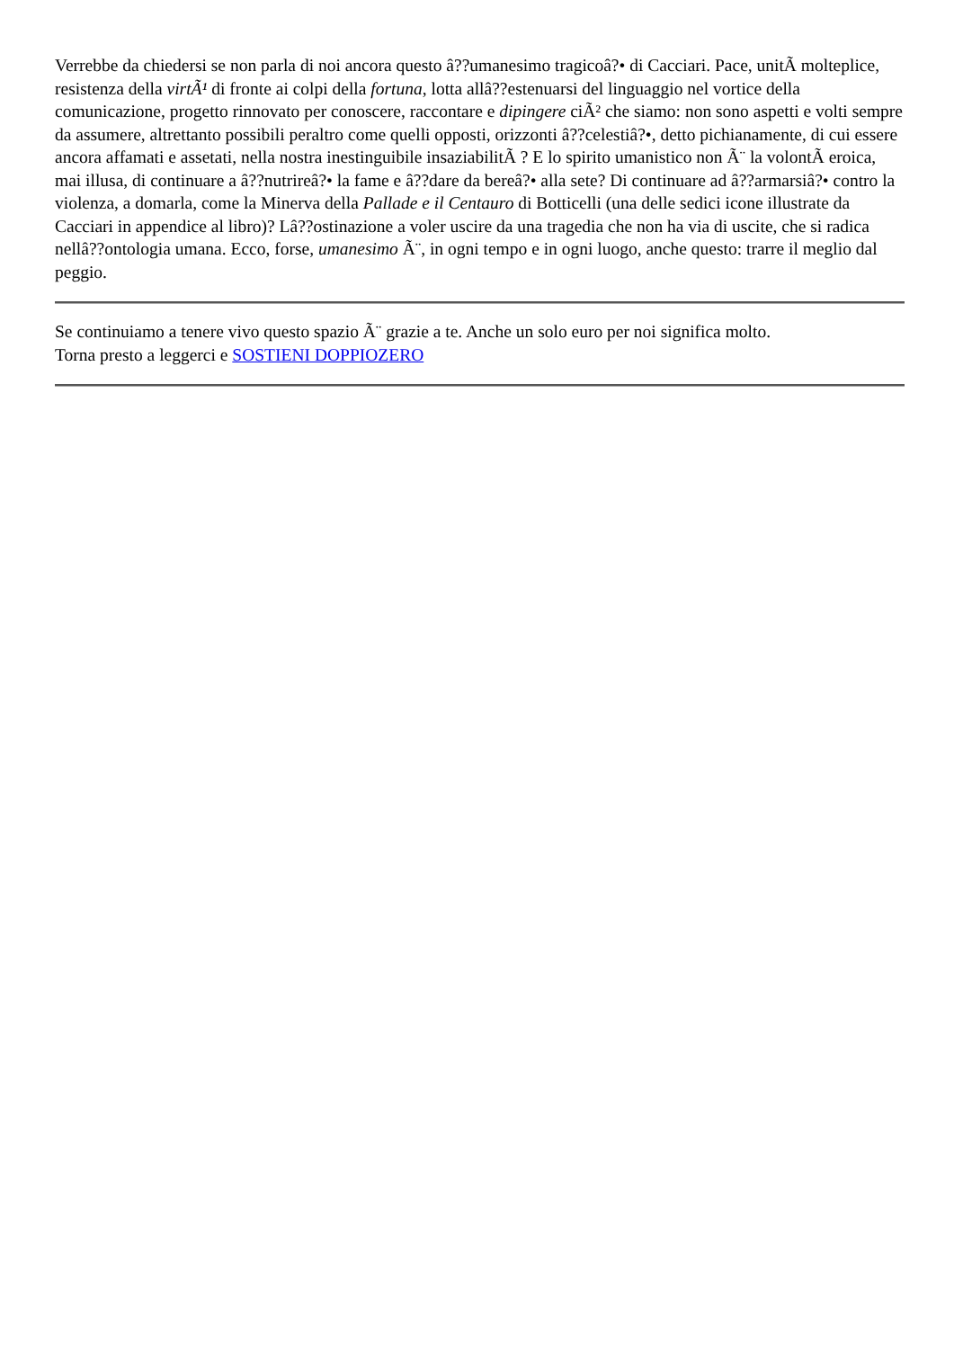Verrebbe da chiedersi se non parla di noi ancora questo â??umanesimo tragicoâ?• di Cacciari. Pace, unitÃ molteplice, resistenza della virtÃ¹ di fronte ai colpi della fortuna, lotta allâ??estenuarsi del linguaggio nel vortice della comunicazione, progetto rinnovato per conoscere, raccontare e dipingere ciÃ² che siamo: non sono aspetti e volti sempre da assumere, altrettanto possibili peraltro come quelli opposti, orizzonti â??celestiâ?•, detto pichianamente, di cui essere ancora affamati e assetati, nella nostra inestinguibile insaziabilitÃ ? E lo spirito umanistico non Ã¨ la volontÃ eroica, mai illusa, di continuare a â??nutrireâ?• la fame e â??dare da bereâ?• alla sete? Di continuare ad â??armarsiâ?• contro la violenza, a domarla, come la Minerva della Pallade e il Centauro di Botticelli (una delle sedici icone illustrate da Cacciari in appendice al libro)? Lâ??ostinazione a voler uscire da una tragedia che non ha via di uscite, che si radica nellâ??ontologia umana. Ecco, forse, umanesimo Ã¨, in ogni tempo e in ogni luogo, anche questo: trarre il meglio dal peggio.
Se continuiamo a tenere vivo questo spazio Ã¨ grazie a te. Anche un solo euro per noi significa molto.
Torna presto a leggerci e SOSTIENI DOPPIOZERO